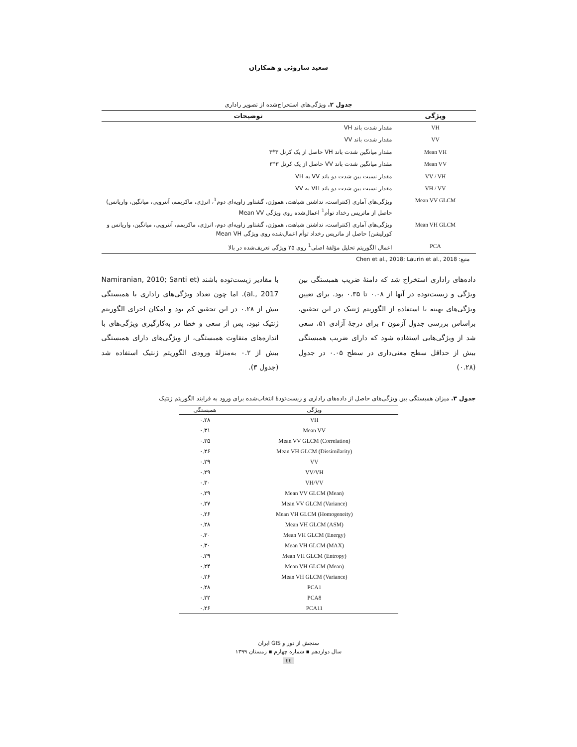سعید ساروئی و همکاران
جدول ۲. ویژگی‌های استخراج‌شده از تصویر راداری
| ویژگی | توضیحات |
| --- | --- |
| VH | مقدار شدت باند VH |
| VV | مقدار شدت باند VV |
| Mean VH | مقدار میانگین شدت باند VH حاصل از یک کرنل ۳*۳ |
| Mean VV | مقدار میانگین شدت باند VV حاصل از یک کرنل ۳*۳ |
| VV / VH | مقدار نسبت بین شدت دو باند VV به VH |
| VH / VV | مقدار نسبت بین شدت دو باند VH به VV |
| Mean VV GLCM | ویژگی‌های آماری (کنتراست، نداشتن شباهت، هموژن، گشتاور زاویه‌ای دوم<sup>1</sup>، انرژی، ماکزیمم، آنتروپی، میانگین، واریانس) حاصل از ماتریس رخداد توأم<sup>1</sup> اعمال‌شده روی ویژگی Mean VV |
| Mean VH GLCM | ویژگی‌های آماری (کنتراست، نداشتن شباهت، هموژن، گشتاور زاویه‌ای دوم، انرژی، ماکزیمم، آنتروپی، میانگین، واریانس و کورلیشن) حاصل از ماتریس رخداد توأم اعمال‌شده روی ویژگی Mean VH |
| PCA | اعمال الگوریتم تحلیل مؤلفهٔ اصلی<sup>1</sup> روی ۲۵ ویژگی تعریف‌شده در بالا |
منبع: Chen et al., 2018; Laurin et al., 2018
داده‌های راداری استخراج شد که دامنهٔ ضریب همبستگی بین ویژگی و زیست‌توده در آنها از ۰.۰۸ تا ۰.۳۵ بود. برای تعیین ویژگی‌های بهینه با استفاده از الگوریتم ژنتیک در این تحقیق، براساس بررسی جدول آزمون r برای درجهٔ آزادی ۵۱، سعی شد از ویژگی‌هایی استفاده شود که دارای ضریب همبستگی بیش از حداقل سطح معنی‌داری در سطح ۰.۰۵ در جدول (۰.۲۸)
با مقادیر زیست‌توده باشند (Namiranian, 2010; Santi et al., 2017). اما چون تعداد ویژگی‌های راداری با همبستگی بیش از ۰.۲۸ در این تحقیق کم بود و امکان اجرای الگوریتم ژنتیک نبود، پس از سعی و خطا در به‌کارگیری ویژگی‌های با اندازه‌های متفاوت همبستگی، از ویژگی‌های دارای همبستگی بیش از ۰.۲ به‌منزلهٔ ورودی الگوریتم ژنتیک استفاده شد (جدول ۳).
جدول ۳. میزان همبستگی بین ویژگی‌های حاصل از داده‌های راداری و زیست‌تودهٔ انتخاب‌شده برای ورود به فرایند الگوریتم ژنتیک
| ویژگی | همبستگی |
| --- | --- |
| VH | ۰.۲۸ |
| Mean VV | ۰.۳۱ |
| Mean VV GLCM (Correlation) | ۰.۳۵ |
| Mean VH GLCM (Dissimilarity) | ۰.۲۶ |
| VV | ۰.۲۹ |
| VV/VH | ۰.۲۹ |
| VH/VV | ۰.۳۰ |
| Mean VV GLCM (Mean) | ۰.۲۹ |
| Mean VV GLCM (Variance) | ۰.۲۷ |
| Mean VH GLCM (Homogeneity) | ۰.۲۶ |
| Mean VH GLCM (ASM) | ۰.۲۸ |
| Mean VH GLCM (Energy) | ۰.۳۰ |
| Mean VH GLCM (MAX) | ۰.۳۰ |
| Mean VH GLCM (Entropy) | ۰.۲۹ |
| Mean VH GLCM (Mean) | ۰.۲۴ |
| Mean VH GLCM (Variance) | ۰.۲۶ |
| PCA1 | ۰.۲۸ |
| PCA8 | ۰.۲۲ |
| PCA11 | ۰.۲۶ |
سنجش از دور و GIS ایران
سال دوازدهم ▪ شماره چهارم ▪ زمستان ۱۳۹۹
٤٤